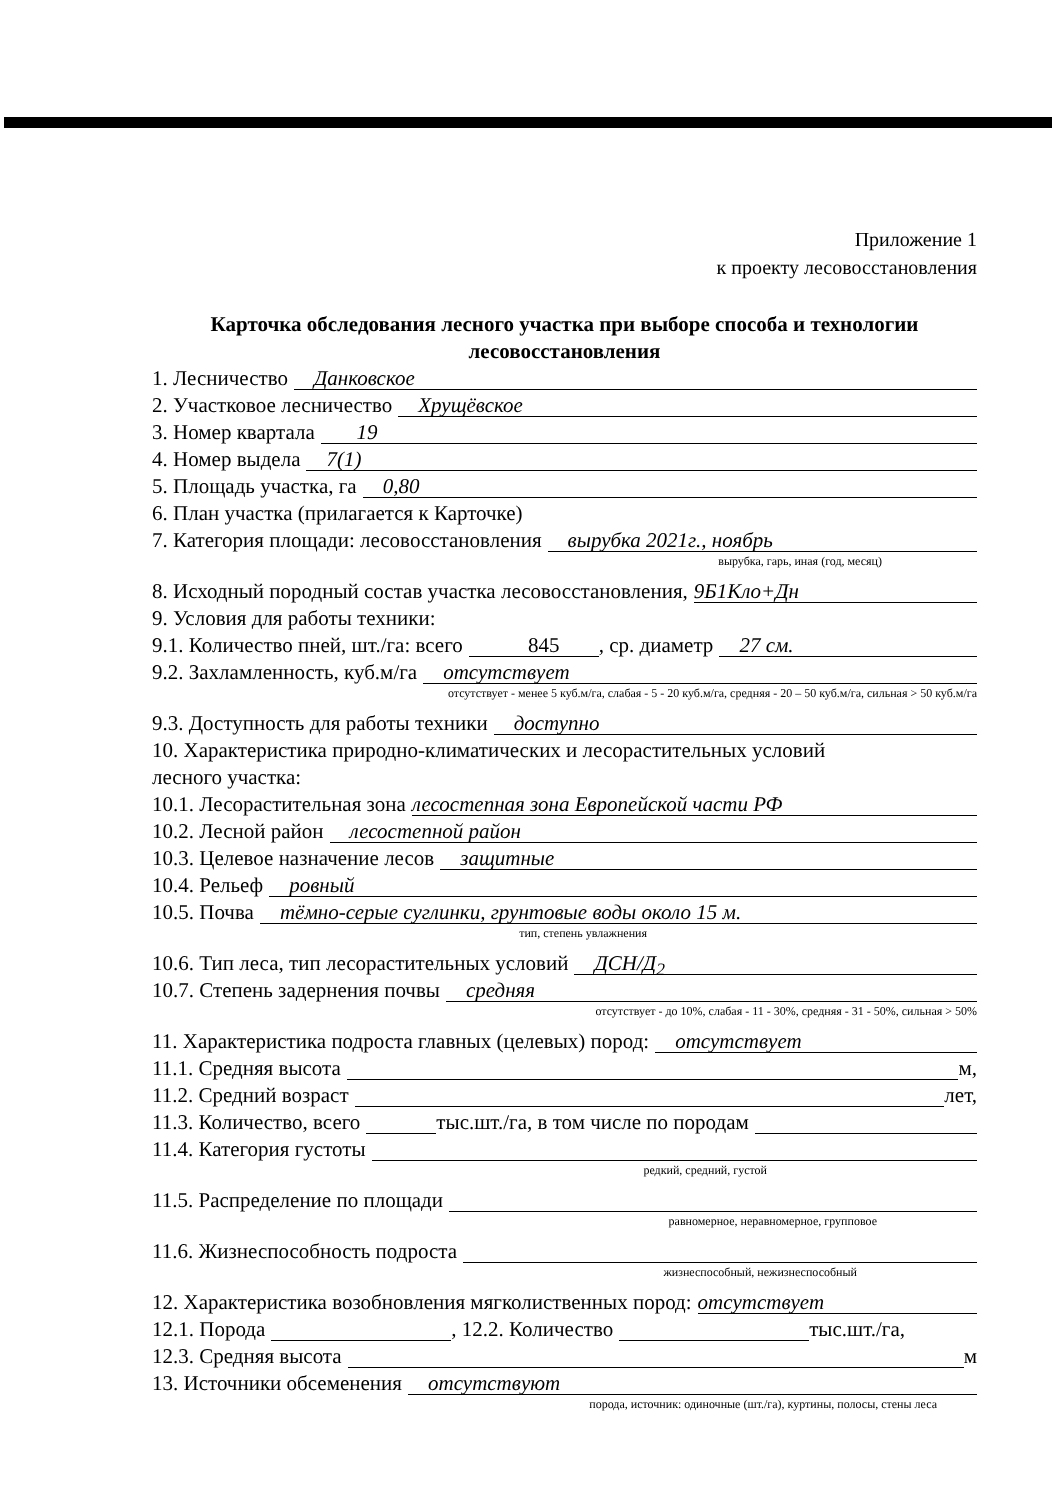Приложение 1
к проекту лесовосстановления
Карточка обследования лесного участка при выборе способа и технологии лесовосстановления
1. Лесничество Данковское
2. Участковое лесничество Хрущёвское
3. Номер квартала 19
4. Номер выдела 7(1)
5. Площадь участка, га 0,80
6. План участка (прилагается к Карточке)
7. Категория площади: лесовосстановления вырубка 2021г., ноябрь
вырубка, гарь, иная (год, месяц)
8. Исходный породный состав участка лесовосстановления, 9Б1Кло+Дн
9. Условия для работы техники:
9.1. Количество пней, шт./га: всего 845, ср. диаметр 27 см.
9.2. Захламленность, куб.м/га отсутствует
отсутствует - менее 5 куб.м/га, слабая - 5 - 20 куб.м/га, средняя - 20 – 50 куб.м/га, сильная > 50 куб.м/га
9.3. Доступность для работы техники доступно
10. Характеристика природно-климатических и лесорастительных условий
лесного участка:
10.1. Лесорастительная зона лесостепная зона Европейской части РФ
10.2. Лесной район лесостепной район
10.3. Целевое назначение лесов защитные
10.4. Рельеф ровный
10.5. Почва тёмно-серые суглинки, грунтовые воды около 15 м.
тип, степень увлажнения
10.6. Тип леса, тип лесорастительных условий ДСН/Д<sub>2</sub>
10.7. Степень задернения почвы средняя
отсутствует - до 10%, слабая - 11 - 30%, средняя - 31 - 50%, сильная > 50%
11. Характеристика подроста главных (целевых) пород: отсутствует
11.1. Средняя высота м,
11.2. Средний возраст лет,
11.3. Количество, всего тыс.шт./га, в том числе по породам
11.4. Категория густоты
редкий, средний, густой
11.5. Распределение по площади
равномерное, неравномерное, групповое
11.6. Жизнеспособность подроста
жизнеспособный, нежизнеспособный
12. Характеристика возобновления мягколиственных пород: отсутствует
12.1. Порода , 12.2. Количество тыс.шт./га,
12.3. Средняя высота м
13. Источники обсеменения отсутствуют
порода, источник: одиночные (шт./га), куртины, полосы, стены леса